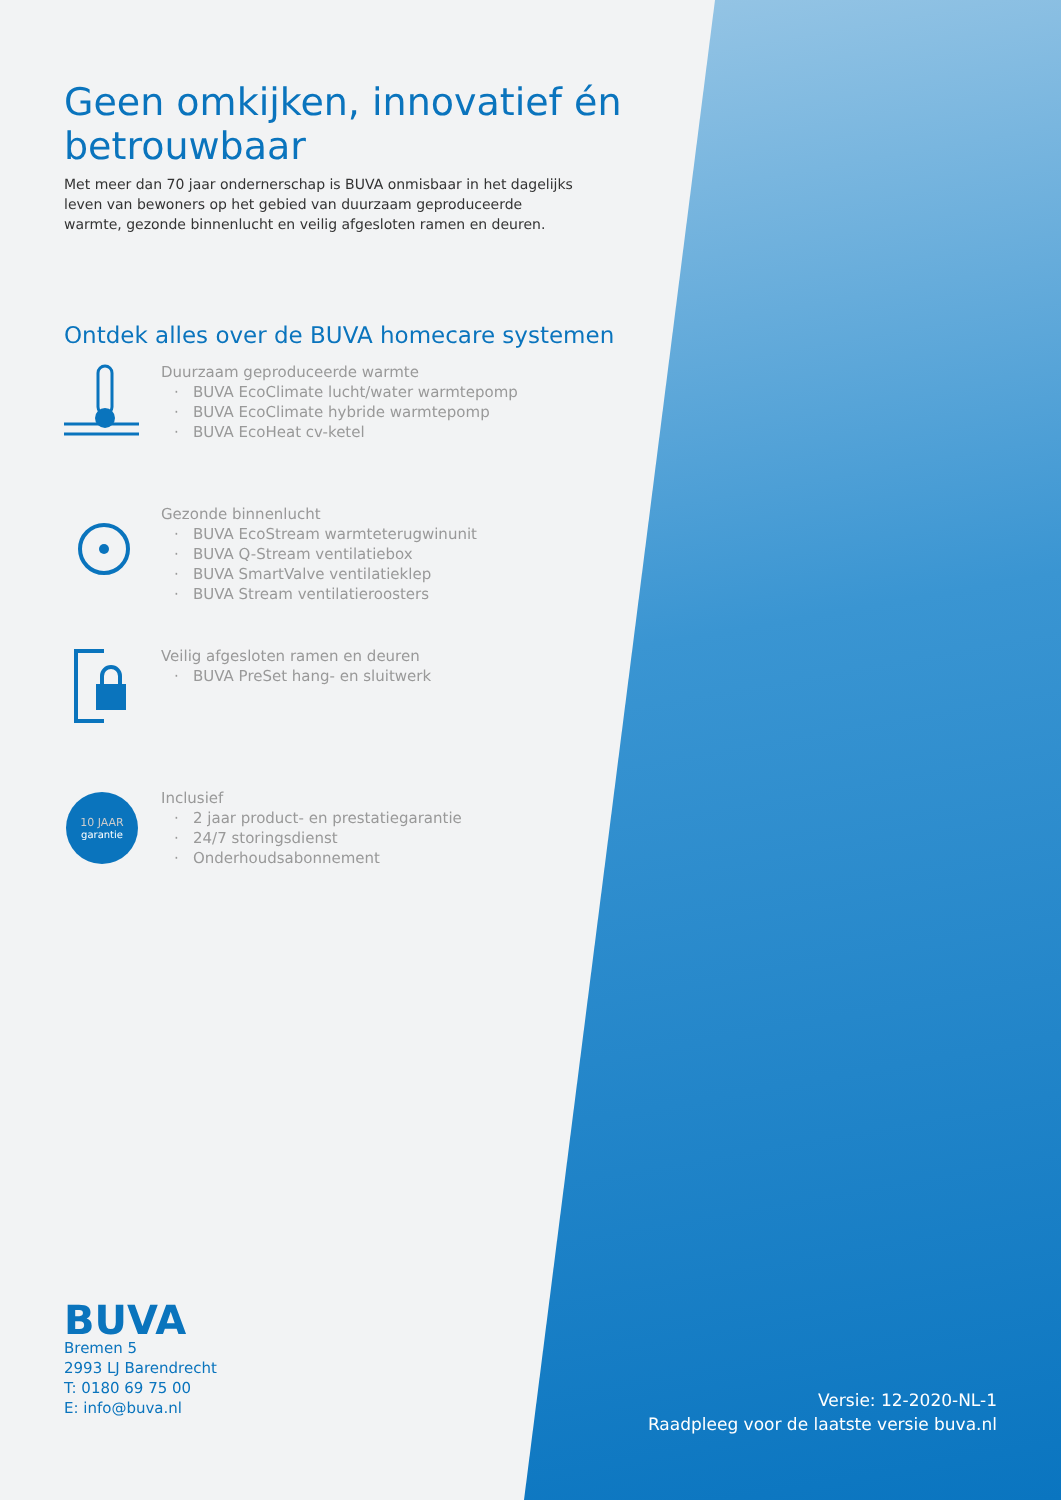Geen omkijken, innovatief én betrouwbaar
Met meer dan 70 jaar ondernerschap is BUVA onmisbaar in het dagelijks leven van bewoners op het gebied van duurzaam geproduceerde warmte, gezonde binnenlucht en veilig afgesloten ramen en deuren.
Ontdek alles over de BUVA homecare systemen
Duurzaam geproduceerde warmte
BUVA EcoClimate lucht/water warmtepomp
BUVA EcoClimate hybride warmtepomp
BUVA EcoHeat cv-ketel
Gezonde binnenlucht
BUVA EcoStream warmteterugwinunit
BUVA Q-Stream ventilatiebox
BUVA SmartValve ventilatieklep
BUVA Stream ventilatieroosters
Veilig afgesloten ramen en deuren
BUVA PreSet hang- en sluitwerk
10 JAAR
garantie
Inclusief
2 jaar product- en prestatiegarantie
24/7 storingsdienst
Onderhoudsabonnement
BUVA
Bremen 5
2993 LJ Barendrecht
T: 0180 69 75 00
E: info@buva.nl
Versie: 12-2020-NL-1
Raadpleeg voor de laatste versie buva.nl